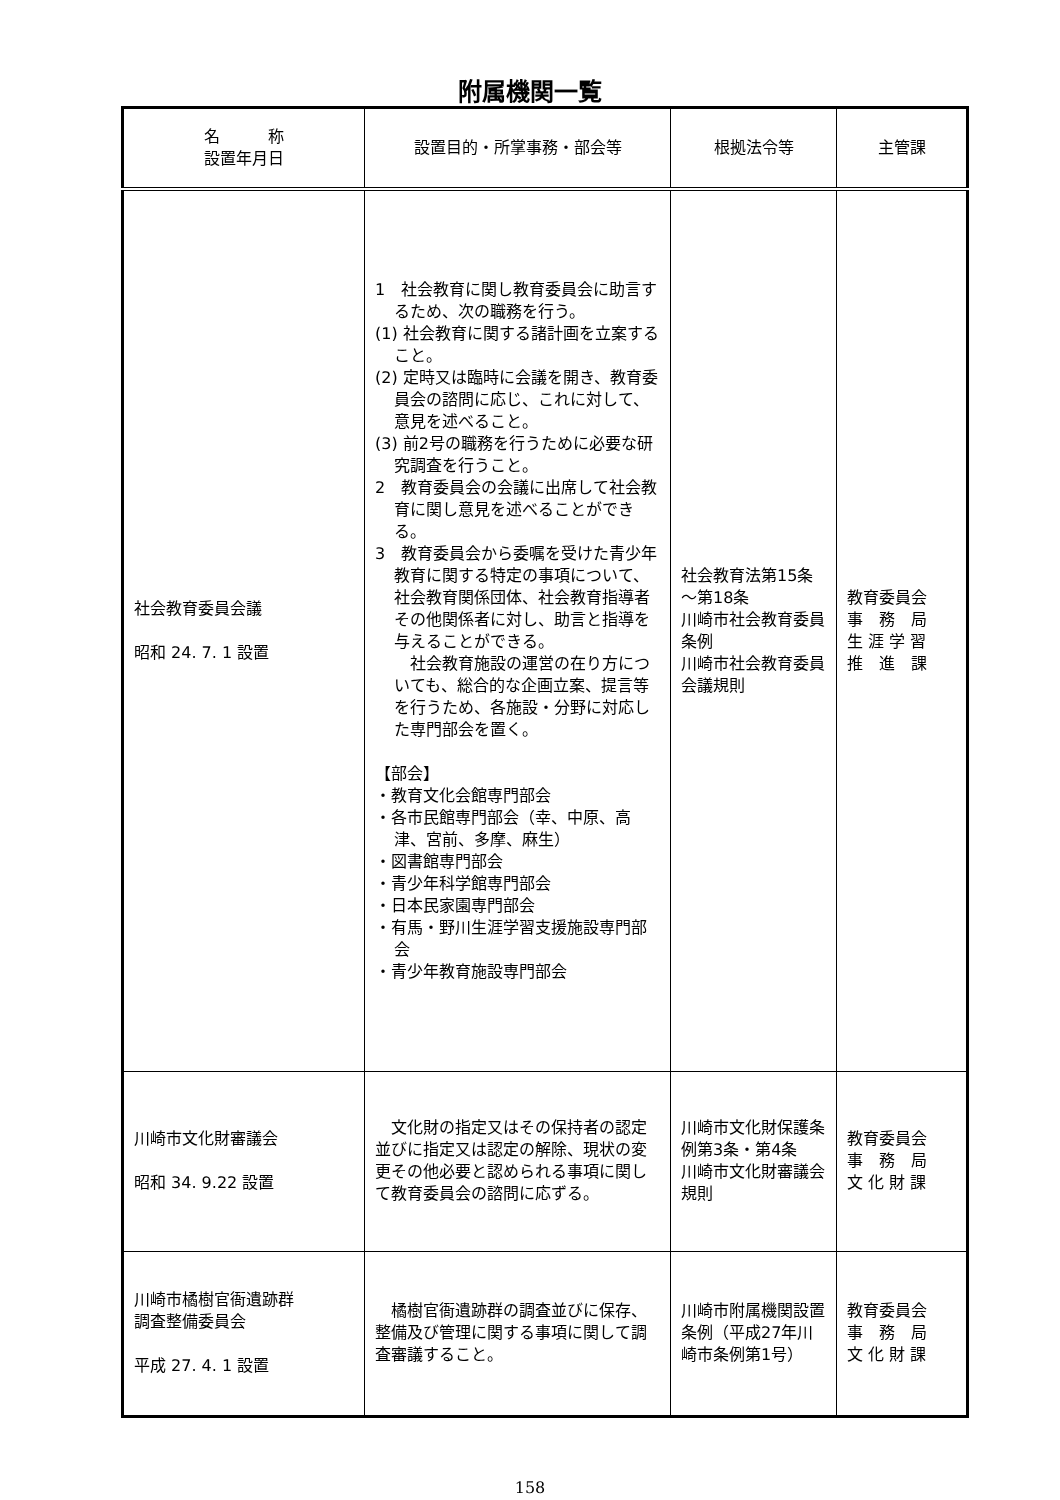附属機関一覧
| 名 称 設置年月日 | 設置目的・所掌事務・部会等 | 根拠法令等 | 主管課 |
| --- | --- | --- | --- |
| 社会教育委員会議 昭和 24. 7. 1 設置 | 1 社会教育に関し教育委員会に助言するため、次の職務を行う。 (1) 社会教育に関する諸計画を立案すること。 (2) 定時又は臨時に会議を開き、教育委員会の諮問に応じ、これに対して、意見を述べること。 (3) 前2号の職務を行うために必要な研究調査を行うこと。 2 教育委員会の会議に出席して社会教育に関し意見を述べることができる。 3 教育委員会から委嘱を受けた青少年教育に関する特定の事項について、社会教育関係団体、社会教育指導者その他関係者に対し、助言と指導を与えることができる。 社会教育施設の運営の在り方についても、総合的な企画立案、提言等を行うため、各施設・分野に対応した専門部会を置く。 【部会】 ・教育文化会館専門部会 ・各市民館専門部会（幸、中原、高津、宮前、多摩、麻生） ・図書館専門部会 ・青少年科学館専門部会 ・日本民家園専門部会 ・有馬・野川生涯学習支援施設専門部会 ・青少年教育施設専門部会 | 社会教育法第15条～第18条 川崎市社会教育委員条例 川崎市社会教育委員会議規則 | 教育委員会 事 務 局 生 涯 学 習 推 進 課 |
| 川崎市文化財審議会 昭和 34. 9.22 設置 | 文化財の指定又はその保持者の認定並びに指定又は認定の解除、現状の変更その他必要と認められる事項に関して教育委員会の諮問に応ずる。 | 川崎市文化財保護条例第3条・第4条 川崎市文化財審議会規則 | 教育委員会 事 務 局 文 化 財 課 |
| 川崎市橘樹官衙遺跡群 調査整備委員会 平成 27. 4. 1 設置 | 橘樹官衙遺跡群の調査並びに保存、整備及び管理に関する事項に関して調査審議すること。 | 川崎市附属機関設置条例（平成27年川崎市条例第1号） | 教育委員会 事 務 局 文 化 財 課 |
158